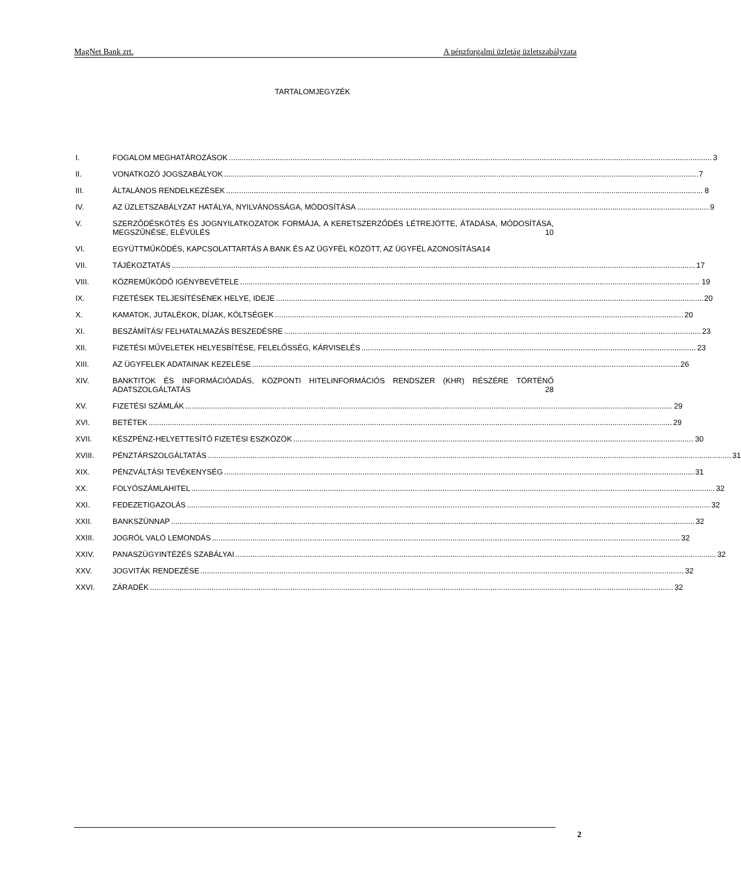MagNet Bank zrt. A pénzforgalmi üzletág üzletszabályzata
TARTALOMJEGYZÉK
I. FOGALOM MEGHATÁROZÁSOK 3
II. VONATKOZÓ JOGSZABÁLYOK 7
III. ÁLTALÁNOS RENDELKEZÉSEK 8
IV. AZ ÜZLETSZABÁLYZAT HATÁLYA, NYILVÁNOSSÁGA, MÓDOSÍTÁSA 9
V. SZERZŐDÉSKÖTÉS ÉS JOGNYILATKOZATOK FORMÁJA, A KERETSZERZŐDÉS LÉTREJÖTTE, ÁTADÁSA, MÓDOSÍTÁSA, MEGSZŰNÉSE, ELÉVÜLÉS 10
VI. EGYÜTTMŰKÖDÉS, KAPCSOLATTARTÁS A BANK ÉS AZ ÜGYFÉL KÖZÖTT, AZ ÜGYFÉL AZONOSÍTÁSA 14
VII. TÁJÉKOZTATÁS 17
VIII. KÖZREMŰKÖDŐ IGÉNYBEVÉTELE 19
IX. FIZETÉSEK TELJESÍTÉSÉNEK HELYE, IDEJE 20
X. KAMATOK, JUTALÉKOK, DÍJAK, KÖLTSÉGEK 20
XI. BESZÁMÍTÁS/ FELHATALMAZÁS BESZEDÉSRE 23
XII. FIZETÉSI MŰVELETEK HELYESBÍTÉSE, FELELŐSSÉG, KÁRVISELÉS 23
XIII. AZ ÜGYFELEK ADATAINAK KEZELÉSE 26
XIV. BANKTITOK ÉS INFORMÁCIÓADÁS, KÖZPONTI HITELINFORMÁCIÓS RENDSZER (KHR) RÉSZÉRE TÖRTÉNŐ ADATSZOLGÁLTATÁS 28
XV. FIZETÉSI SZÁMLÁK 29
XVI. BETÉTEK 29
XVII. KÉSZPÉNZ-HELYETTESÍTŐ FIZETÉSI ESZKÖZÖK 30
XVIII. PÉNZTÁRSZOLGÁLTATÁS 31
XIX. PÉNZVÁLTÁSI TEVÉKENYSÉG 31
XX. FOLYÓSZÁMLAHITEL 32
XXI. FEDEZETIGAZOLÁS 32
XXII. BANKSZÜNNAP 32
XXIII. JOGRÓL VALÓ LEMONDÁS 32
XXIV. PANASZÜGYINTÉZÉS SZABÁLYAI 32
XXV. JOGVITÁK RENDEZÉSE 32
XXVI. ZÁRADÉK 32
2